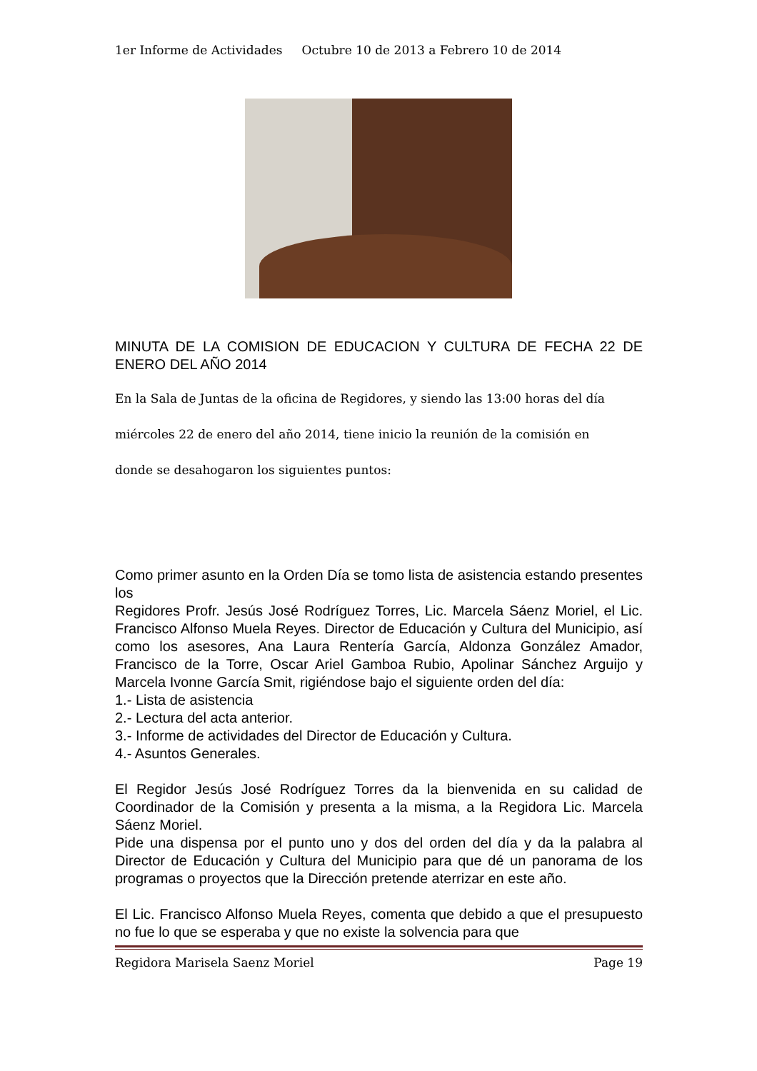1er Informe de Actividades Octubre 10 de 2013 a Febrero 10 de 2014
MINUTA DE LA COMISION DE EDUCACION Y CULTURA DE FECHA 22 DE ENERO DEL AÑO 2014
En la Sala de Juntas de la oficina de Regidores, y siendo las 13:00 horas del día
miércoles 22 de enero del año 2014, tiene inicio la reunión de la comisión en
donde se desahogaron los siguientes puntos:
Como primer asunto en la Orden Día se tomo lista de asistencia estando presentes los
Regidores Profr. Jesús José Rodríguez Torres, Lic. Marcela Sáenz Moriel, el Lic. Francisco Alfonso Muela Reyes. Director de Educación y Cultura del Municipio, así como los asesores, Ana Laura Rentería García, Aldonza González Amador, Francisco de la Torre, Oscar Ariel Gamboa Rubio, Apolinar Sánchez Arguijo y Marcela Ivonne García Smit, rigiéndose bajo el siguiente orden del día:
1.- Lista de asistencia
2.- Lectura del acta anterior.
3.- Informe de actividades del Director de Educación y Cultura.
4.- Asuntos Generales.
El Regidor Jesús José Rodríguez Torres da la bienvenida en su calidad de Coordinador de la Comisión y presenta a la misma, a la Regidora Lic. Marcela Sáenz Moriel.
Pide una dispensa por el punto uno y dos del orden del día y da la palabra al Director de Educación y Cultura del Municipio para que dé un panorama de los programas o proyectos que la Dirección pretende aterrizar en este año.
El Lic. Francisco Alfonso Muela Reyes, comenta que debido a que el presupuesto no fue lo que se esperaba y que no existe la solvencia para que
Regidora Marisela Saenz Moriel Page 19